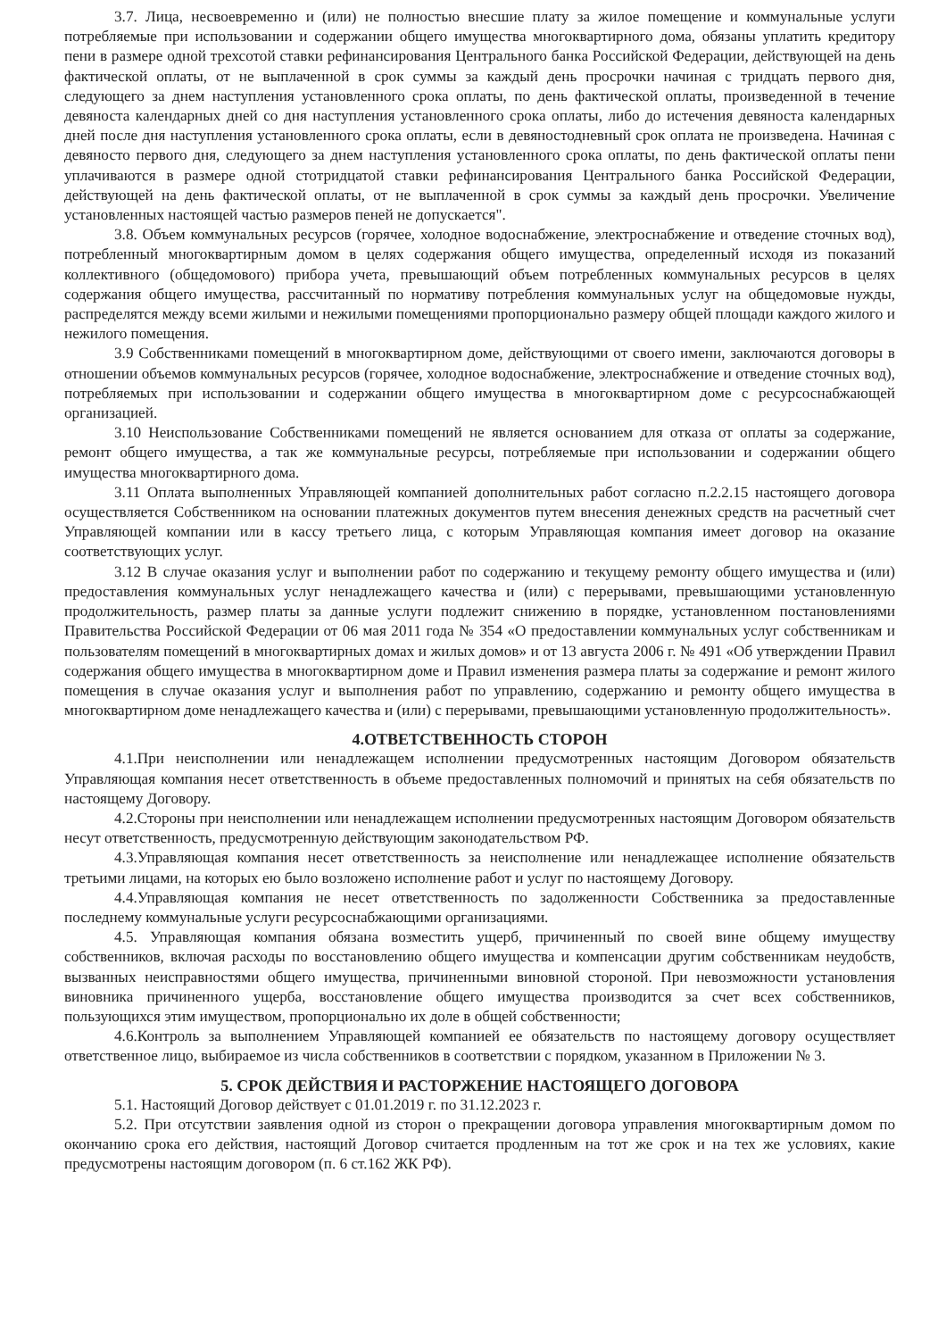3.7. Лица, несвоевременно и (или) не полностью внесшие плату за жилое помещение и коммунальные услуги потребляемые при использовании и содержании общего имущества многоквартирного дома, обязаны уплатить кредитору пени в размере одной трехсотой ставки рефинансирования Центрального банка Российской Федерации, действующей на день фактической оплаты, от не выплаченной в срок суммы за каждый день просрочки начиная с тридцать первого дня, следующего за днем наступления установленного срока оплаты, по день фактической оплаты, произведенной в течение девяноста календарных дней со дня наступления установленного срока оплаты, либо до истечения девяноста календарных дней после дня наступления установленного срока оплаты, если в девяностодневный срок оплата не произведена. Начиная с девяносто первого дня, следующего за днем наступления установленного срока оплаты, по день фактической оплаты пени уплачиваются в размере одной стотридцатой ставки рефинансирования Центрального банка Российской Федерации, действующей на день фактической оплаты, от не выплаченной в срок суммы за каждый день просрочки. Увеличение установленных настоящей частью размеров пеней не допускается".
3.8. Объем коммунальных ресурсов (горячее, холодное водоснабжение, электроснабжение и отведение сточных вод), потребленный многоквартирным домом в целях содержания общего имущества, определенный исходя из показаний коллективного (общедомового) прибора учета, превышающий объем потребленных коммунальных ресурсов в целях содержания общего имущества, рассчитанный по нормативу потребления коммунальных услуг на общедомовые нужды, распределятся между всеми жилыми и нежилыми помещениями пропорционально размеру общей площади каждого жилого и нежилого помещения.
3.9 Собственниками помещений в многоквартирном доме, действующими от своего имени, заключаются договоры в отношении объемов коммунальных ресурсов (горячее, холодное водоснабжение, электроснабжение и отведение сточных вод), потребляемых при использовании и содержании общего имущества в многоквартирном доме с ресурсоснабжающей организацией.
3.10 Неиспользование Собственниками помещений не является основанием для отказа от оплаты за содержание, ремонт общего имущества, а так же коммунальные ресурсы, потребляемые при использовании и содержании общего имущества многоквартирного дома.
3.11 Оплата выполненных Управляющей компанией дополнительных работ согласно п.2.2.15 настоящего договора осуществляется Собственником на основании платежных документов путем внесения денежных средств на расчетный счет Управляющей компании или в кассу третьего лица, с которым Управляющая компания имеет договор на оказание соответствующих услуг.
3.12 В случае оказания услуг и выполнении работ по содержанию и текущему ремонту общего имущества и (или) предоставления коммунальных услуг ненадлежащего качества и (или) с перерывами, превышающими установленную продолжительность, размер платы за данные услуги подлежит снижению в порядке, установленном постановлениями Правительства Российской Федерации от 06 мая 2011 года № 354 «О предоставлении коммунальных услуг собственникам и пользователям помещений в многоквартирных домах и жилых домов» и от 13 августа 2006 г. № 491 «Об утверждении Правил содержания общего имущества в многоквартирном доме и Правил изменения размера платы за содержание и ремонт жилого помещения в случае оказания услуг и выполнения работ по управлению, содержанию и ремонту общего имущества в многоквартирном доме ненадлежащего качества и (или) с перерывами, превышающими установленную продолжительность».
4.ОТВЕТСТВЕННОСТЬ СТОРОН
4.1.При неисполнении или ненадлежащем исполнении предусмотренных настоящим Договором обязательств Управляющая компания несет ответственность в объеме предоставленных полномочий и принятых на себя обязательств по настоящему Договору.
4.2.Стороны при неисполнении или ненадлежащем исполнении предусмотренных настоящим Договором обязательств несут ответственность, предусмотренную действующим законодательством РФ.
4.3.Управляющая компания несет ответственность за неисполнение или ненадлежащее исполнение обязательств третьими лицами, на которых ею было возложено исполнение работ и услуг по настоящему Договору.
4.4.Управляющая компания не несет ответственность по задолженности Собственника за предоставленные последнему коммунальные услуги ресурсоснабжающими организациями.
4.5. Управляющая компания обязана возместить ущерб, причиненный по своей вине общему имуществу собственников, включая расходы по восстановлению общего имущества и компенсации другим собственникам неудобств, вызванных неисправностями общего имущества, причиненными виновной стороной. При невозможности установления виновника причиненного ущерба, восстановление общего имущества производится за счет всех собственников, пользующихся этим имуществом, пропорционально их доле в общей собственности;
4.6.Контроль за выполнением Управляющей компанией ее обязательств по настоящему договору осуществляет ответственное лицо, выбираемое из числа собственников в соответствии с порядком, указанном в Приложении № 3.
5. СРОК ДЕЙСТВИЯ И РАСТОРЖЕНИЕ НАСТОЯЩЕГО ДОГОВОРА
5.1. Настоящий Договор действует с 01.01.2019 г. по 31.12.2023 г.
5.2. При отсутствии заявления одной из сторон о прекращении договора управления многоквартирным домом по окончанию срока его действия, настоящий Договор считается продленным на тот же срок и на тех же условиях, какие предусмотрены настоящим договором (п. 6 ст.162 ЖК РФ).